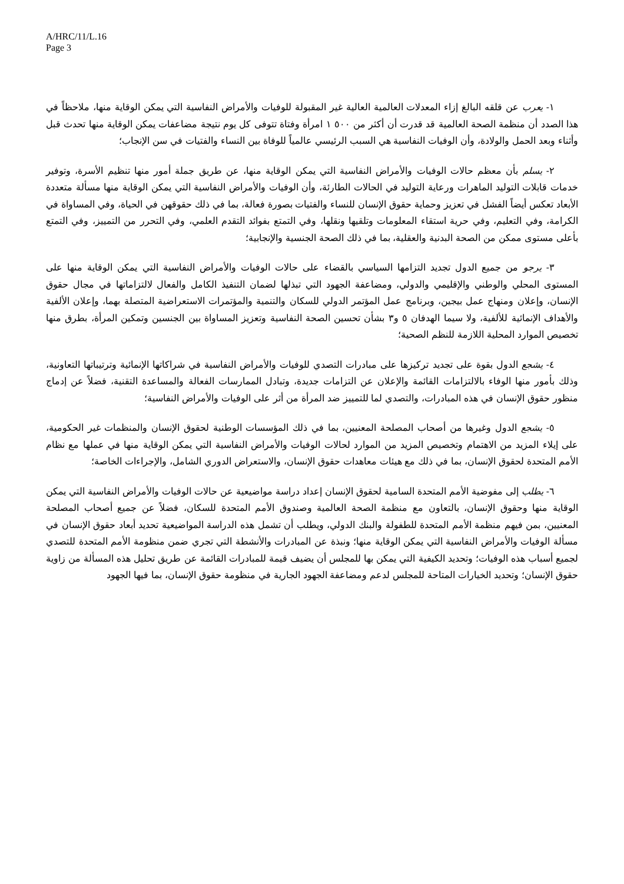A/HRC/11/L.16
Page 3
١- يعرب عن قلقه البالغ إزاء المعدلات العالمية العالية غير المقبولة للوفيات والأمراض النفاسية التي يمكن الوقاية منها، ملاحظاً في هذا الصدد أن منظمة الصحة العالمية قد قدرت أن أكثر من ٥٠٠ ١ امرأة وفتاة تتوفى كل يوم نتيجة مضاعفات يمكن الوقاية منها تحدث قبل وأثناء وبعد الحمل والولادة، وأن الوفيات النفاسية هي السبب الرئيسي عالمياً للوفاة بين النساء والفتيات في سن الإنجاب؛
٢- يسلم بأن معظم حالات الوفيات والأمراض النفاسية التي يمكن الوقاية منها، عن طريق جملة أمور منها تنظيم الأسرة، وتوفير خدمات قابلات التوليد الماهرات ورعاية التوليد في الحالات الطارئة، وأن الوفيات والأمراض النفاسية التي يمكن الوقاية منها مسألة متعددة الأبعاد تعكس أيضاً الفشل في تعزيز وحماية حقوق الإنسان للنساء والفتيات بصورة فعالة، بما في ذلك حقوقهن في الحياة، وفي المساواة في الكرامة، وفي التعليم، وفي حرية استقاء المعلومات وتلقيها ونقلها، وفي التمتع بفوائد التقدم العلمي، وفي التحرر من التمييز، وفي التمتع بأعلى مستوى ممكن من الصحة البدنية والعقلية، بما في ذلك الصحة الجنسية والإنجابية؛
٣- يرجو من جميع الدول تجديد التزامها السياسي بالقضاء على حالات الوفيات والأمراض النفاسية التي يمكن الوقاية منها على المستوى المحلي والوطني والإقليمي والدولي، ومضاعفة الجهود التي تبذلها لضمان التنفيذ الكامل والفعال لالتزاماتها في مجال حقوق الإنسان، وإعلان ومنهاج عمل بيجين، وبرنامج عمل المؤتمر الدولي للسكان والتنمية والمؤتمرات الاستعراضية المتصلة بهما، وإعلان الألفية والأهداف الإنمائية للألفية، ولا سيما الهدفان ٥ و٣ بشأن تحسين الصحة النفاسية وتعزيز المساواة بين الجنسين وتمكين المرأة، بطرق منها تخصيص الموارد المحلية اللازمة للنظم الصحية؛
٤- يشجع الدول بقوة على تجديد تركيزها على مبادرات التصدي للوفيات والأمراض النفاسية في شراكاتها الإنمائية وترتيباتها التعاونية، وذلك بأمور منها الوفاء بالالتزامات القائمة والإعلان عن التزامات جديدة، وتبادل الممارسات الفعالة والمساعدة التقنية، فضلاً عن إدماج منظور حقوق الإنسان في هذه المبادرات، والتصدي لما للتمييز ضد المرأة من أثر على الوفيات والأمراض النفاسية؛
٥- يشجع الدول وغيرها من أصحاب المصلحة المعنيين، بما في ذلك المؤسسات الوطنية لحقوق الإنسان والمنظمات غير الحكومية، على إيلاء المزيد من الاهتمام وتخصيص المزيد من الموارد لحالات الوفيات والأمراض النفاسية التي يمكن الوقاية منها في عملها مع نظام الأمم المتحدة لحقوق الإنسان، بما في ذلك مع هيئات معاهدات حقوق الإنسان، والاستعراض الدوري الشامل، والإجراءات الخاصة؛
٦- يطلب إلى مفوضية الأمم المتحدة السامية لحقوق الإنسان إعداد دراسة مواضيعية عن حالات الوفيات والأمراض النفاسية التي يمكن الوقاية منها وحقوق الإنسان، بالتعاون مع منظمة الصحة العالمية وصندوق الأمم المتحدة للسكان، فضلاً عن جميع أصحاب المصلحة المعنيين، بمن فيهم منظمة الأمم المتحدة للطفولة والبنك الدولي، ويطلب أن تشمل هذه الدراسة المواضيعية تحديد أبعاد حقوق الإنسان في مسألة الوفيات والأمراض النفاسية التي يمكن الوقاية منها؛ ونبذة عن المبادرات والأنشطة التي تجري ضمن منظومة الأمم المتحدة للتصدي لجميع أسباب هذه الوفيات؛ وتحديد الكيفية التي يمكن بها للمجلس أن يضيف قيمة للمبادرات القائمة عن طريق تحليل هذه المسألة من زاوية حقوق الإنسان؛ وتحديد الخيارات المتاحة للمجلس لدعم ومضاعفة الجهود الجارية في منظومة حقوق الإنسان، بما فيها الجهود